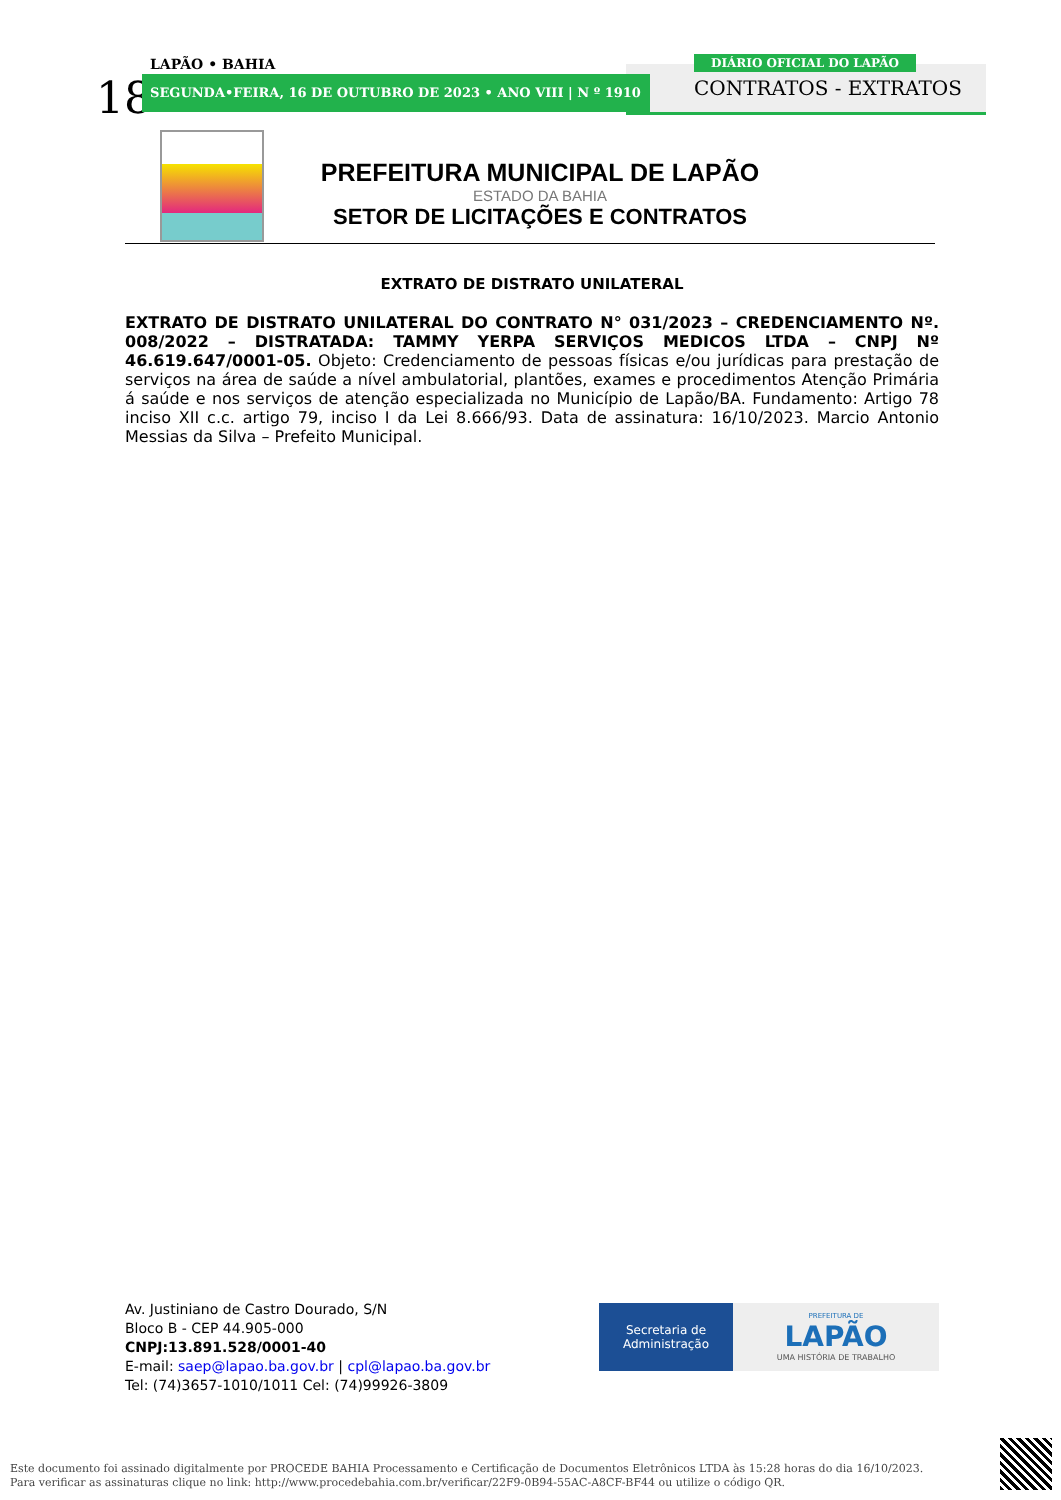18
LAPÃO • BAHIA
SEGUNDA•FEIRA, 16 DE OUTUBRO DE 2023 • ANO VIII | N º 1910
DIÁRIO OFICIAL DO LAPÃO
CONTRATOS - EXTRATOS
PREFEITURA MUNICIPAL DE LAPÃO
ESTADO DA BAHIA
SETOR DE LICITAÇÕES E CONTRATOS
EXTRATO DE DISTRATO UNILATERAL
EXTRATO DE DISTRATO UNILATERAL DO CONTRATO N° 031/2023 – CREDENCIAMENTO Nº. 008/2022 – DISTRATADA: TAMMY YERPA SERVIÇOS MEDICOS LTDA – CNPJ Nº 46.619.647/0001-05. Objeto: Credenciamento de pessoas físicas e/ou jurídicas para prestação de serviços na área de saúde a nível ambulatorial, plantões, exames e procedimentos Atenção Primária á saúde e nos serviços de atenção especializada no Município de Lapão/BA. Fundamento: Artigo 78 inciso XII c.c. artigo 79, inciso I da Lei 8.666/93. Data de assinatura: 16/10/2023. Marcio Antonio Messias da Silva – Prefeito Municipal.
Av. Justiniano de Castro Dourado, S/N
Bloco B - CEP 44.905-000
CNPJ:13.891.528/0001-40
E-mail: saep@lapao.ba.gov.br | cpl@lapao.ba.gov.br
Tel: (74)3657-1010/1011 Cel: (74)99926-3809
Secretaria de
Administração
PREFEITURA DE
LAPÃO
UMA HISTÓRIA DE TRABALHO
Este documento foi assinado digitalmente por PROCEDE BAHIA Processamento e Certificação de Documentos Eletrônicos LTDA às 15:28 horas do dia 16/10/2023.
Para verificar as assinaturas clique no link: http://www.procedebahia.com.br/verificar/22F9-0B94-55AC-A8CF-BF44 ou utilize o código QR.